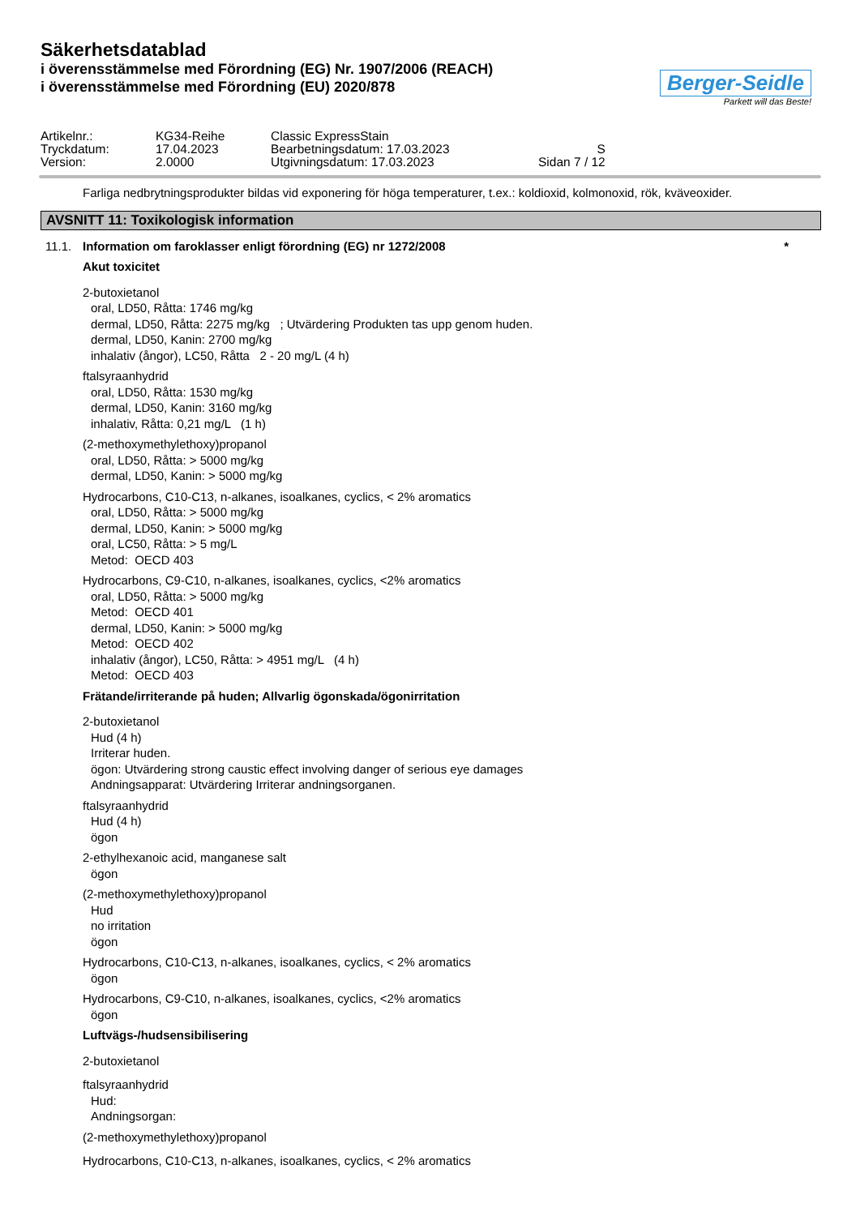Säkerhetsdatablad
i överensstämmelse med Förordning (EG) Nr. 1907/2006 (REACH)
i överensstämmelse med Förordning (EU) 2020/878
Berger-Seidle
Parkett will das Beste!
| Artikelnr.: | KG34-Reihe | Classic ExpressStain | |
| Tryckdatum: | 17.04.2023 | Bearbetningsdatum: 17.03.2023 | S |
| Version: | 2.0000 | Utgivningsdatum: 17.03.2023 | Sidan 7 / 12 |
Farliga nedbrytningsprodukter bildas vid exponering för höga temperaturer, t.ex.: koldioxid, kolmonoxid, rök, kväveoxider.
AVSNITT 11: Toxikologisk information
11.1. Information om faroklasser enligt förordning (EG) nr 1272/2008 *
Akut toxicitet
2-butoxietanol
oral, LD50, Råtta: 1746 mg/kg
dermal, LD50, Råtta: 2275 mg/kg ; Utvärdering Produkten tas upp genom huden.
dermal, LD50, Kanin: 2700 mg/kg
inhalativ (ångor), LC50, Råtta 2 - 20 mg/L (4 h)
ftalsyraanhydrid
oral, LD50, Råtta: 1530 mg/kg
dermal, LD50, Kanin: 3160 mg/kg
inhalativ, Råtta: 0,21 mg/L (1 h)
(2-methoxymethylethoxy)propanol
oral, LD50, Råtta: > 5000 mg/kg
dermal, LD50, Kanin: > 5000 mg/kg
Hydrocarbons, C10-C13, n-alkanes, isoalkanes, cyclics, < 2% aromatics
oral, LD50, Råtta: > 5000 mg/kg
dermal, LD50, Kanin: > 5000 mg/kg
oral, LC50, Råtta: > 5 mg/L
Metod: OECD 403
Hydrocarbons, C9-C10, n-alkanes, isoalkanes, cyclics, <2% aromatics
oral, LD50, Råtta: > 5000 mg/kg
Metod: OECD 401
dermal, LD50, Kanin: > 5000 mg/kg
Metod: OECD 402
inhalativ (ångor), LC50, Råtta: > 4951 mg/L (4 h)
Metod: OECD 403
Frätande/irriterande på huden; Allvarlig ögonskada/ögonirritation
2-butoxietanol
Hud (4 h)
Irriterar huden.
ögon: Utvärdering strong caustic effect involving danger of serious eye damages
Andningsapparat: Utvärdering Irriterar andningsorganen.
ftalsyraanhydrid
Hud (4 h)
ögon
2-ethylhexanoic acid, manganese salt
ögon
(2-methoxymethylethoxy)propanol
Hud
no irritation
ögon
Hydrocarbons, C10-C13, n-alkanes, isoalkanes, cyclics, < 2% aromatics
ögon
Hydrocarbons, C9-C10, n-alkanes, isoalkanes, cyclics, <2% aromatics
ögon
Luftvägs-/hudsensibilisering
2-butoxietanol
ftalsyraanhydrid
Hud:
Andningsorgan:
(2-methoxymethylethoxy)propanol
Hydrocarbons, C10-C13, n-alkanes, isoalkanes, cyclics, < 2% aromatics